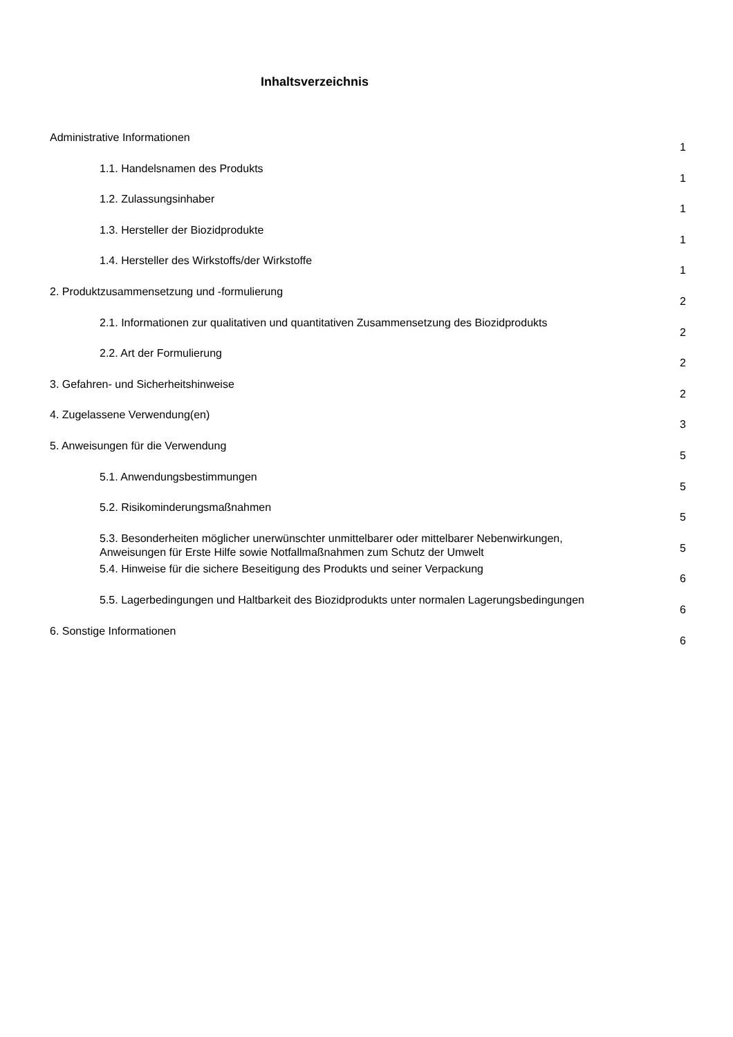Inhaltsverzeichnis
Administrative Informationen 1
1.1. Handelsnamen des Produkts 1
1.2. Zulassungsinhaber 1
1.3. Hersteller der Biozidprodukte 1
1.4. Hersteller des Wirkstoffs/der Wirkstoffe 1
2. Produktzusammensetzung und -formulierung 2
2.1. Informationen zur qualitativen und quantitativen Zusammensetzung des Biozidprodukts 2
2.2. Art der Formulierung 2
3. Gefahren- und Sicherheitshinweise 2
4. Zugelassene Verwendung(en) 3
5. Anweisungen für die Verwendung 5
5.1. Anwendungsbestimmungen 5
5.2. Risikominderungsmaßnahmen 5
5.3. Besonderheiten möglicher unerwünschter unmittelbarer oder mittelbarer Nebenwirkungen, Anweisungen für Erste Hilfe sowie Notfallmaßnahmen zum Schutz der Umwelt 5
5.4. Hinweise für die sichere Beseitigung des Produkts und seiner Verpackung 6
5.5. Lagerbedingungen und Haltbarkeit des Biozidprodukts unter normalen Lagerungsbedingungen 6
6. Sonstige Informationen 6